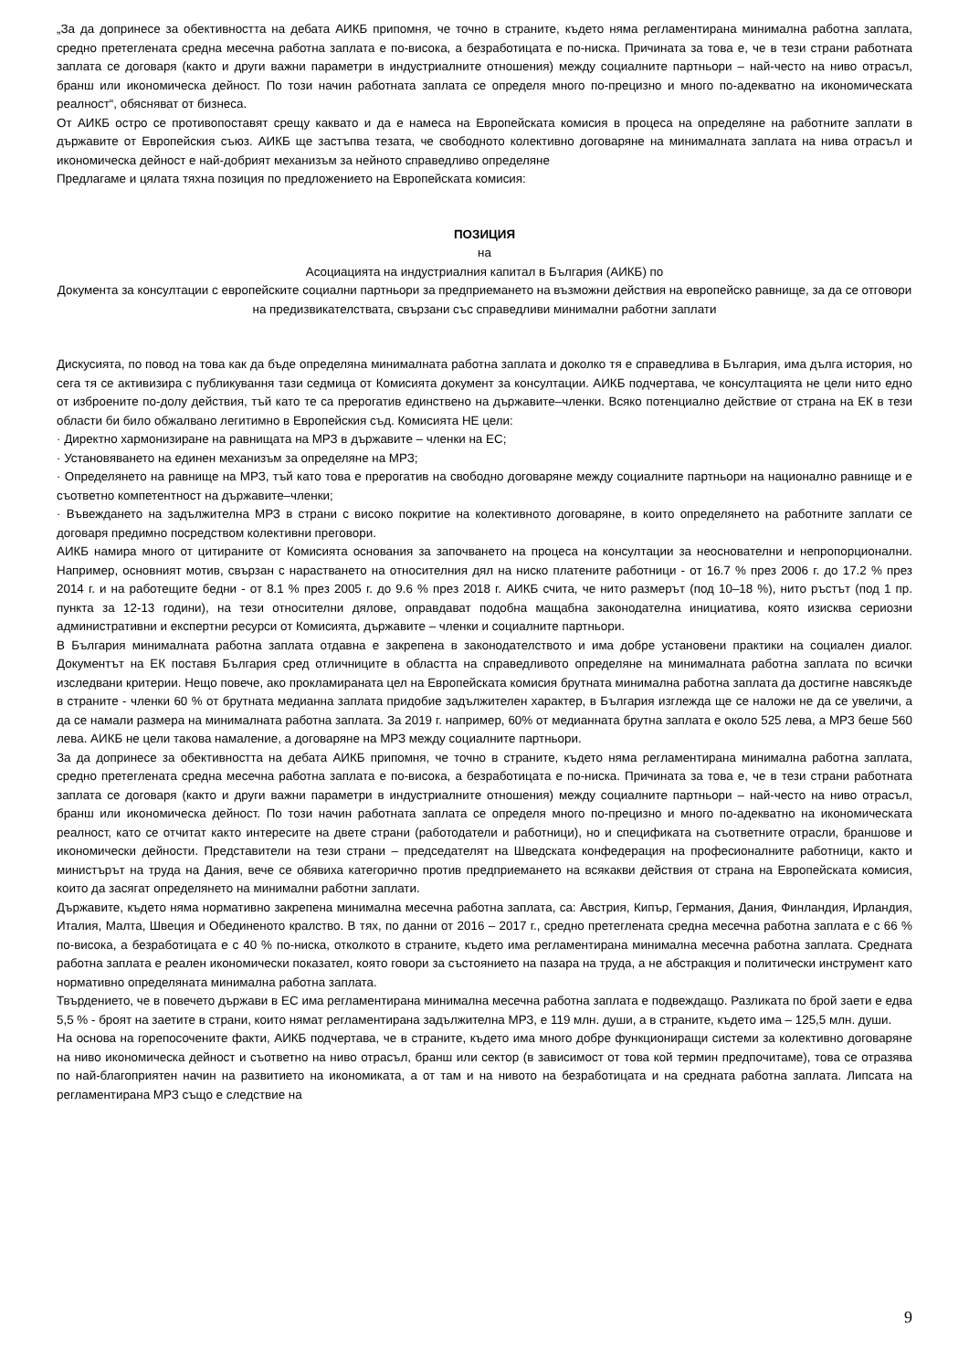„За да допринесе за обективността на дебата АИКБ припомня, че точно в страните, където няма регламентирана минимална работна заплата, средно претеглената средна месечна работна заплата е по-висока, а безработицата е по-ниска. Причината за това е, че в тези страни работната заплата се договаря (както и други важни параметри в индустриалните отношения) между социалните партньори – най-често на ниво отрасъл, бранш или икономическа дейност. По този начин работната заплата се определя много по-прецизно и много по-адекватно на икономическата реалност“, обясняват от бизнеса.
От АИКБ остро се противопоставят срещу каквато и да е намеса на Европейската комисия в процеса на определяне на работните заплати в държавите от Европейския съюз. АИКБ ще застъпва тезата, че свободното колективно договаряне на минималната заплата на нива отрасъл и икономическа дейност е най-добрият механизъм за нейното справедливо определяне
Предлагаме и цялата тяхна позиция по предложението на Европейската комисия:
ПОЗИЦИЯ
на
Асоциацията на индустриалния капитал в България (АИКБ) по
Документа за консултации с европейските социални партньори за предприемането на възможни действия на европейско равнище, за да се отговори на предизвикателствата, свързани със справедливи минимални работни заплати
Дискусията, по повод на това как да бъде определяна минималната работна заплата и доколко тя е справедлива в България, има дълга история, но сега тя се активизира с публикування тази седмица от Комисията документ за консултации. АИКБ подчертава, че консултацията не цели нито едно от изброените по-долу действия, тъй като те са прерогатив единствено на държавите–членки. Всяко потенциално действие от страна на ЕК в тези области би било обжалвано легитимно в Европейския съд. Комисията НЕ цели:
· Директно хармонизиране на равнищата на МРЗ в държавите – членки на ЕС;
· Установяването на единен механизъм за определяне на МРЗ;
· Определянето на равнище на МРЗ, тъй като това е прерогатив на свободно договаряне между социалните партньори на национално равнище и е съответно компетентност на държавите–членки;
· Въвеждането на задължителна МРЗ в страни с високо покритие на колективното договаряне, в които определянето на работните заплати се договаря предимно посредством колективни преговори.
АИКБ намира много от цитираните от Комисията основания за започването на процеса на консултации за неоснователни и непропорционални. Например, основният мотив, свързан с нарастването на относителния дял на ниско платените работници - от 16.7 % през 2006 г. до 17.2 % през 2014 г. и на работещите бедни - от 8.1 % през 2005 г. до 9.6 % през 2018 г. АИКБ счита, че нито размерът (под 10–18 %), нито ръстът (под 1 пр. пункта за 12-13 години), на тези относителни дялове, оправдават подобна мащабна законодателна инициатива, която изисква сериозни административни и експертни ресурси от Комисията, държавите – членки и социалните партньори.
В България минималната работна заплата отдавна е закрепена в законодателството и има добре установени практики на социален диалог. Документът на ЕК поставя България сред отличниците в областта на справедливото определяне на минималната работна заплата по всички изследвани критерии. Нещо повече, ако прокламираната цел на Европейската комисия брутната минимална работна заплата да достигне навсякъде в страните - членки 60 % от брутната медианна заплата придобие задължителен характер, в България изглежда ще се наложи не да се увеличи, а да се намали размера на минималната работна заплата. За 2019 г. например, 60% от медианната брутна заплата е около 525 лева, а МРЗ беше 560 лева. АИКБ не цели такова намаление, а договаряне на МРЗ между социалните партньори.
За да допринесе за обективността на дебата АИКБ припомня, че точно в страните, където няма регламентирана минимална работна заплата, средно претеглената средна месечна работна заплата е по-висока, а безработицата е по-ниска. Причината за това е, че в тези страни работната заплата се договаря (както и други важни параметри в индустриалните отношения) между социалните партньори – най-често на ниво отрасъл, бранш или икономическа дейност. По този начин работната заплата се определя много по-прецизно и много по-адекватно на икономическата реалност, като се отчитат както интересите на двете страни (работодатели и работници), но и спецификата на съответните отрасли, браншове и икономически дейности. Представители на тези страни – председателят на Шведската конфедерация на професионалните работници, както и министърът на труда на Дания, вече се обявиха категорично против предприемането на всякакви действия от страна на Европейската комисия, които да засягат определянето на минимални работни заплати.
Държавите, където няма нормативно закрепена минимална месечна работна заплата, са: Австрия, Кипър, Германия, Дания, Финландия, Ирландия, Италия, Малта, Швеция и Обединеното кралство. В тях, по данни от 2016 – 2017 г., средно претеглената средна месечна работна заплата е с 66 % по-висока, а безработицата е с 40 % по-ниска, отколкото в страните, където има регламентирана минимална месечна работна заплата. Средната работна заплата е реален икономически показател, която говори за състоянието на пазара на труда, а не абстракция и политически инструмент като нормативно определяната минимална работна заплата.
Твърдението, че в повечето държави в ЕС има регламентирана минимална месечна работна заплата е подвеждащо. Разликата по брой заети е едва 5,5 % - броят на заетите в страни, които нямат регламентирана задължителна МРЗ, е 119 млн. души, а в страните, където има – 125,5 млн. души.
На основа на горепосочените факти, АИКБ подчертава, че в страните, където има много добре функциониращи системи за колективно договаряне на ниво икономическа дейност и съответно на ниво отрасъл, бранш или сектор (в зависимост от това кой термин предпочитаме), това се отразява по най-благоприятен начин на развитието на икономиката, а от там и на нивото на безработицата и на средната работна заплата. Липсата на регламентирана МРЗ също е следствие на
9